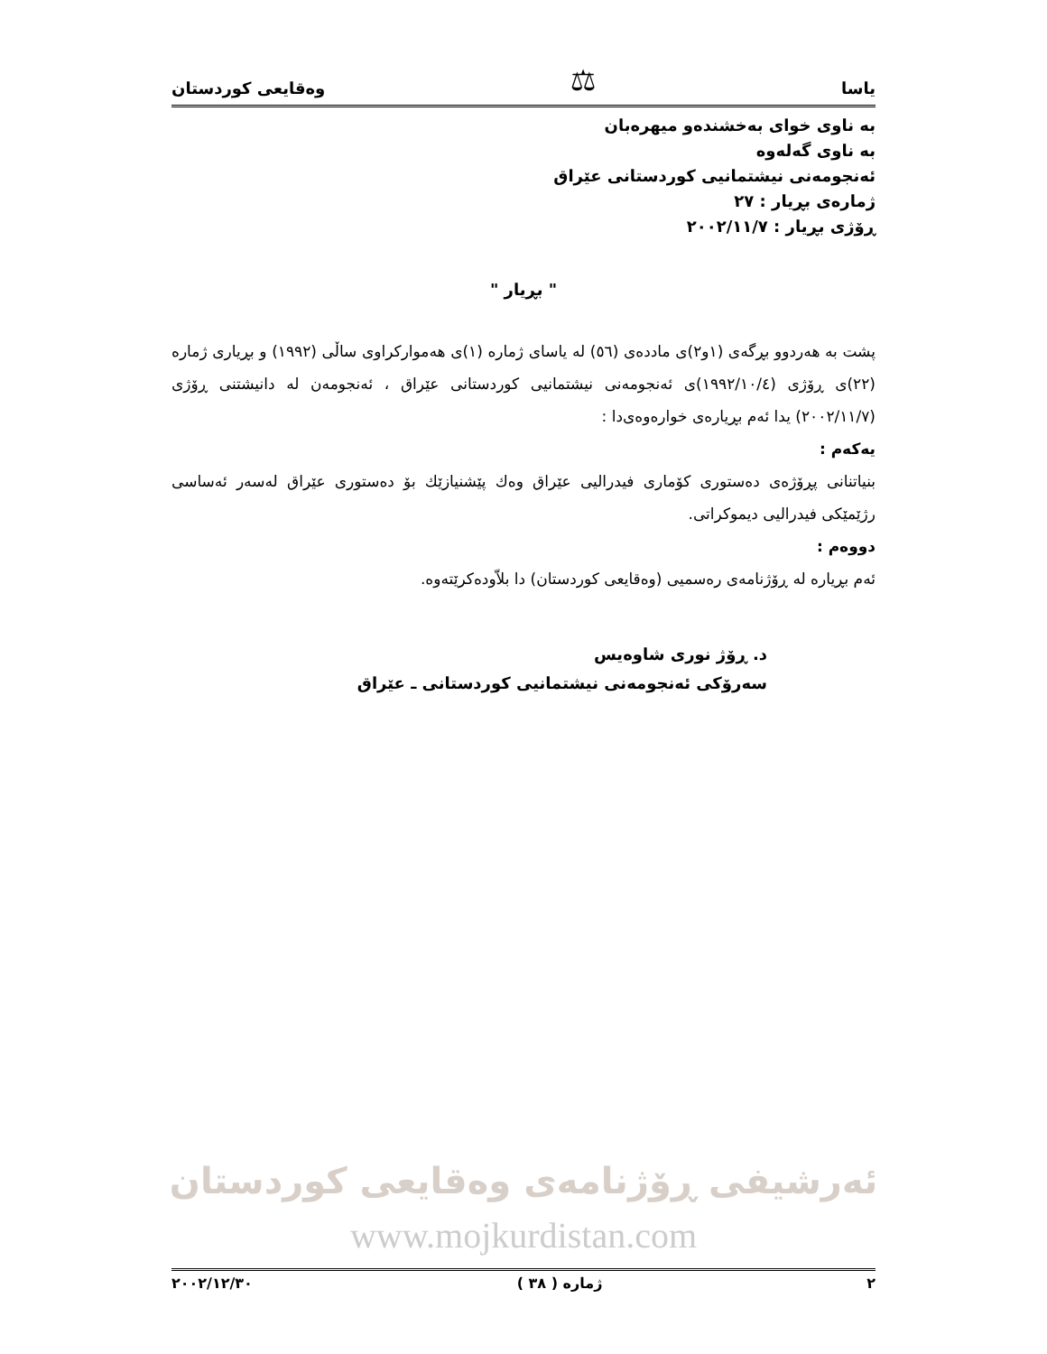یاسا ⚖ وەقایعی کوردستان
بە ناوی خوای بەخشندەو میهرەبان
بە ناوی گەلەوە
ئەنجومەنی نیشتمانیی کوردستانی عێراق
ژمارەی بڕیار : ٢٧
ڕۆژی بڕیار : ٢٠٠٢/١١/٧
" بڕیار "
پشت بە هەردوو بڕگەی (١و٢)ی ماددەی (٥٦) لە یاسای ژمارە (١)ی هەموارکراوی ساڵی (١٩٩٢) و بڕیاری ژمارە (٢٢)ی ڕۆژی (١٩٩٢/١٠/٤)ی ئەنجومەنی نیشتمانیی کوردستانی عێراق ، ئەنجومەن لە دانیشتنی ڕۆژی (٢٠٠٢/١١/٧) یدا ئەم بڕیارەی خوارەوەی‌دا :
یەکەم :
بنیاتنانی پڕۆژەی دەستوری کۆماری فیدرالیی عێراق وەك پێشنیازێك بۆ دەستوری عێراق لەسەر ئەساسی رژێمێکی فیدرالیی دیموکراتی.
دووەم :
ئەم بڕیارە لە ڕۆژنامەی رەسمیی (وەقایعی کوردستان) دا بلاّودەکرێتەوە.
د. ڕۆژ نوری شاوەیس
سەرۆکی ئەنجومەنی نیشتمانیی کوردستانی ـ عێراق
ئەرشیفی ڕۆژنامەی وەقایعی کوردستان
www.mojkurdistan.com
٢٠٠٢/١٢/٣٠ ژمارە ( ٣٨ ) ٢